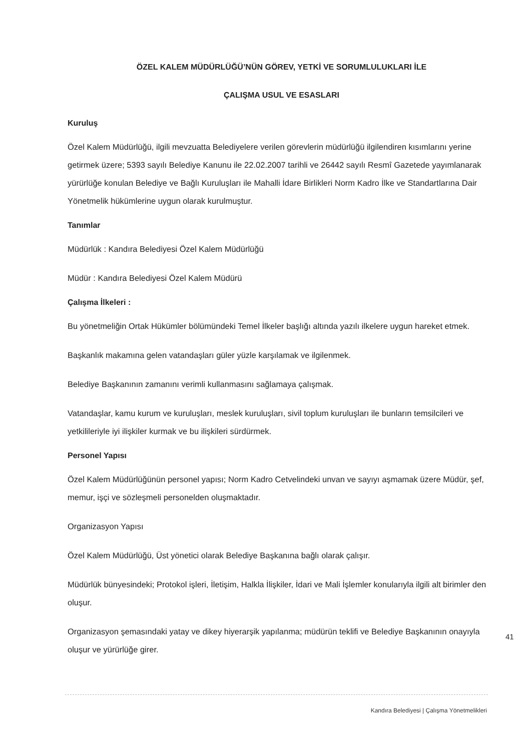ÖZEL KALEM MÜDÜRLÜĞÜ’NÜN GÖREV, YETKİ VE SORUMLULUKLARI İLE
ÇALIŞMA USUL VE ESASLARI
Kuruluş
Özel Kalem Müdürlüğü, ilgili mevzuatta Belediyelere verilen görevlerin müdürlüğü ilgilendiren kısımlarını yerine getirmek üzere; 5393 sayılı Belediye Kanunu ile 22.02.2007 tarihli ve 26442 sayılı Resmî Gazetede yayımlanarak yürürlüğe konulan Belediye ve Bağlı Kuruluşları ile Mahalli İdare Birlikleri Norm Kadro İlke ve Standartlarına Dair Yönetmelik hükümlerine uygun olarak kurulmuştur.
Tanımlar
Müdürlük : Kandıra Belediyesi Özel Kalem Müdürlüğü
Müdür : Kandıra Belediyesi Özel Kalem Müdürü
Çalışma İlkeleri :
Bu yönetmeliğin Ortak Hükümler bölümündeki Temel İlkeler başlığı altında yazılı ilkelere uygun hareket etmek.
Başkanlık makamına gelen vatandaşları güler yüzle karşılamak ve ilgilenmek.
Belediye Başkanının zamanını verimli kullanmasını sağlamaya çalışmak.
Vatandaşlar, kamu kurum ve kuruluşları, meslek kuruluşları, sivil toplum kuruluşları ile bunların temsilcileri ve yetkilileriyle iyi ilişkiler kurmak ve bu ilişkileri sürdürmek.
Personel Yapısı
Özel Kalem Müdürlüğünün personel yapısı; Norm Kadro Cetvelindeki unvan ve sayıyı aşmamak üzere Müdür, şef, memur, işçi ve sözleşmeli personelden oluşmaktadır.
Organizasyon Yapısı
Özel Kalem Müdürlüğü, Üst yönetici olarak Belediye Başkanına bağlı olarak çalışır.
Müdürlük bünyesindeki; Protokol işleri, İletişim, Halkla İlişkiler, İdari ve Mali İşlemler konularıyla ilgili alt birimler den oluşur.
Organizasyon şemasındaki yatay ve dikey hiyerarşik yapılanma; müdürün teklifi ve Belediye Başkanının onayıyla oluşur ve yürürlüğe girer.
41
Kandıra Belediyesi | Çalışma Yönetmelikleri